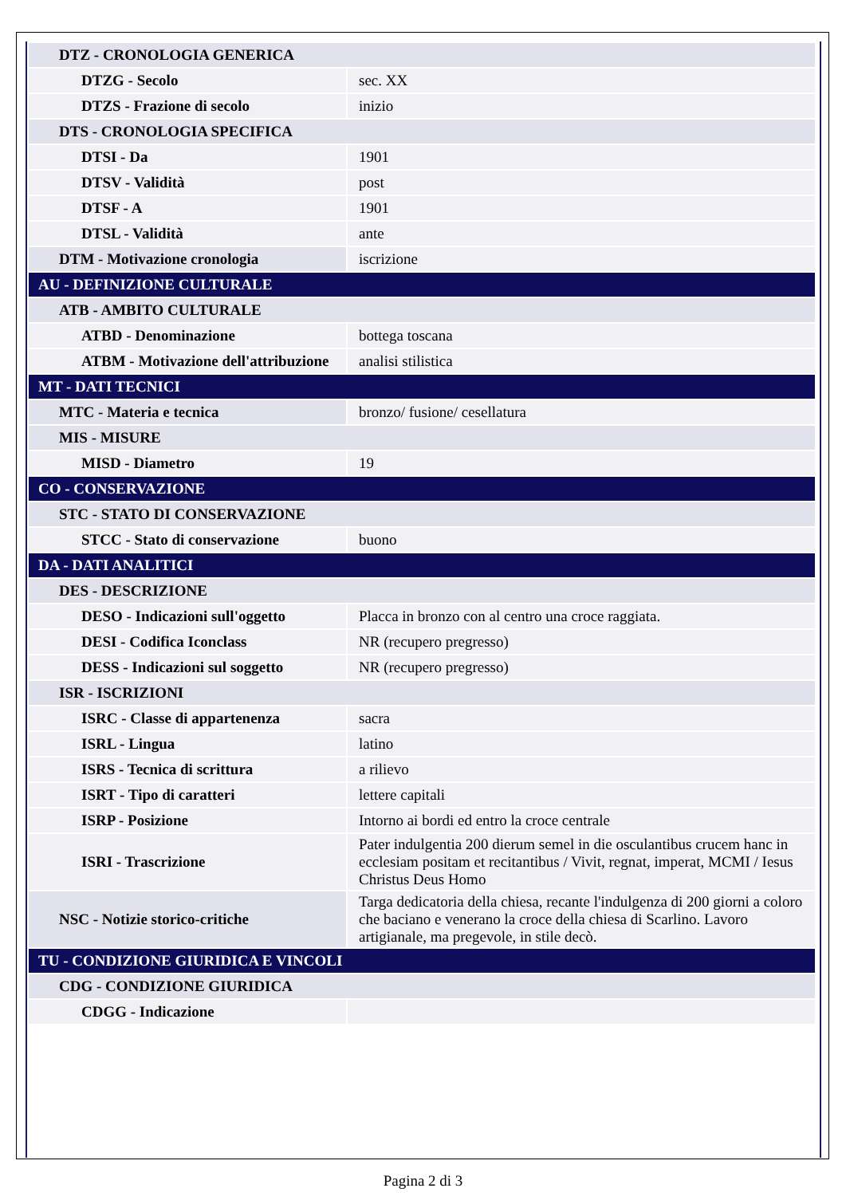| DTZ - CRONOLOGIA GENERICA | |
| DTZG - Secolo | sec. XX |
| DTZS - Frazione di secolo | inizio |
| DTS - CRONOLOGIA SPECIFICA | |
| DTSI - Da | 1901 |
| DTSV - Validità | post |
| DTSF - A | 1901 |
| DTSL - Validità | ante |
| DTM - Motivazione cronologia | iscrizione |
| AU - DEFINIZIONE CULTURALE | |
| ATB - AMBITO CULTURALE | |
| ATBD - Denominazione | bottega toscana |
| ATBM - Motivazione dell'attribuzione | analisi stilistica |
| MT - DATI TECNICI | |
| MTC - Materia e tecnica | bronzo/ fusione/ cesellatura |
| MIS - MISURE | |
| MISD - Diametro | 19 |
| CO - CONSERVAZIONE | |
| STC - STATO DI CONSERVAZIONE | |
| STCC - Stato di conservazione | buono |
| DA - DATI ANALITICI | |
| DES - DESCRIZIONE | |
| DESO - Indicazioni sull'oggetto | Placca in bronzo con al centro una croce raggiata. |
| DESI - Codifica Iconclass | NR (recupero pregresso) |
| DESS - Indicazioni sul soggetto | NR (recupero pregresso) |
| ISR - ISCRIZIONI | |
| ISRC - Classe di appartenenza | sacra |
| ISRL - Lingua | latino |
| ISRS - Tecnica di scrittura | a rilievo |
| ISRT - Tipo di caratteri | lettere capitali |
| ISRP - Posizione | Intorno ai bordi ed entro la croce centrale |
| ISRI - Trascrizione | Pater indulgentia 200 dierum semel in die osculantibus crucem hanc in ecclesiam positam et recitantibus / Vivit, regnat, imperat, MCMI / Iesus Christus Deus Homo |
| NSC - Notizie storico-critiche | Targa dedicatoria della chiesa, recante l'indulgenza di 200 giorni a coloro che baciano e venerano la croce della chiesa di Scarlino. Lavoro artigianale, ma pregevole, in stile decò. |
| TU - CONDIZIONE GIURIDICA E VINCOLI | |
| CDG - CONDIZIONE GIURIDICA | |
| CDGG - Indicazione | |
Pagina 2 di 3